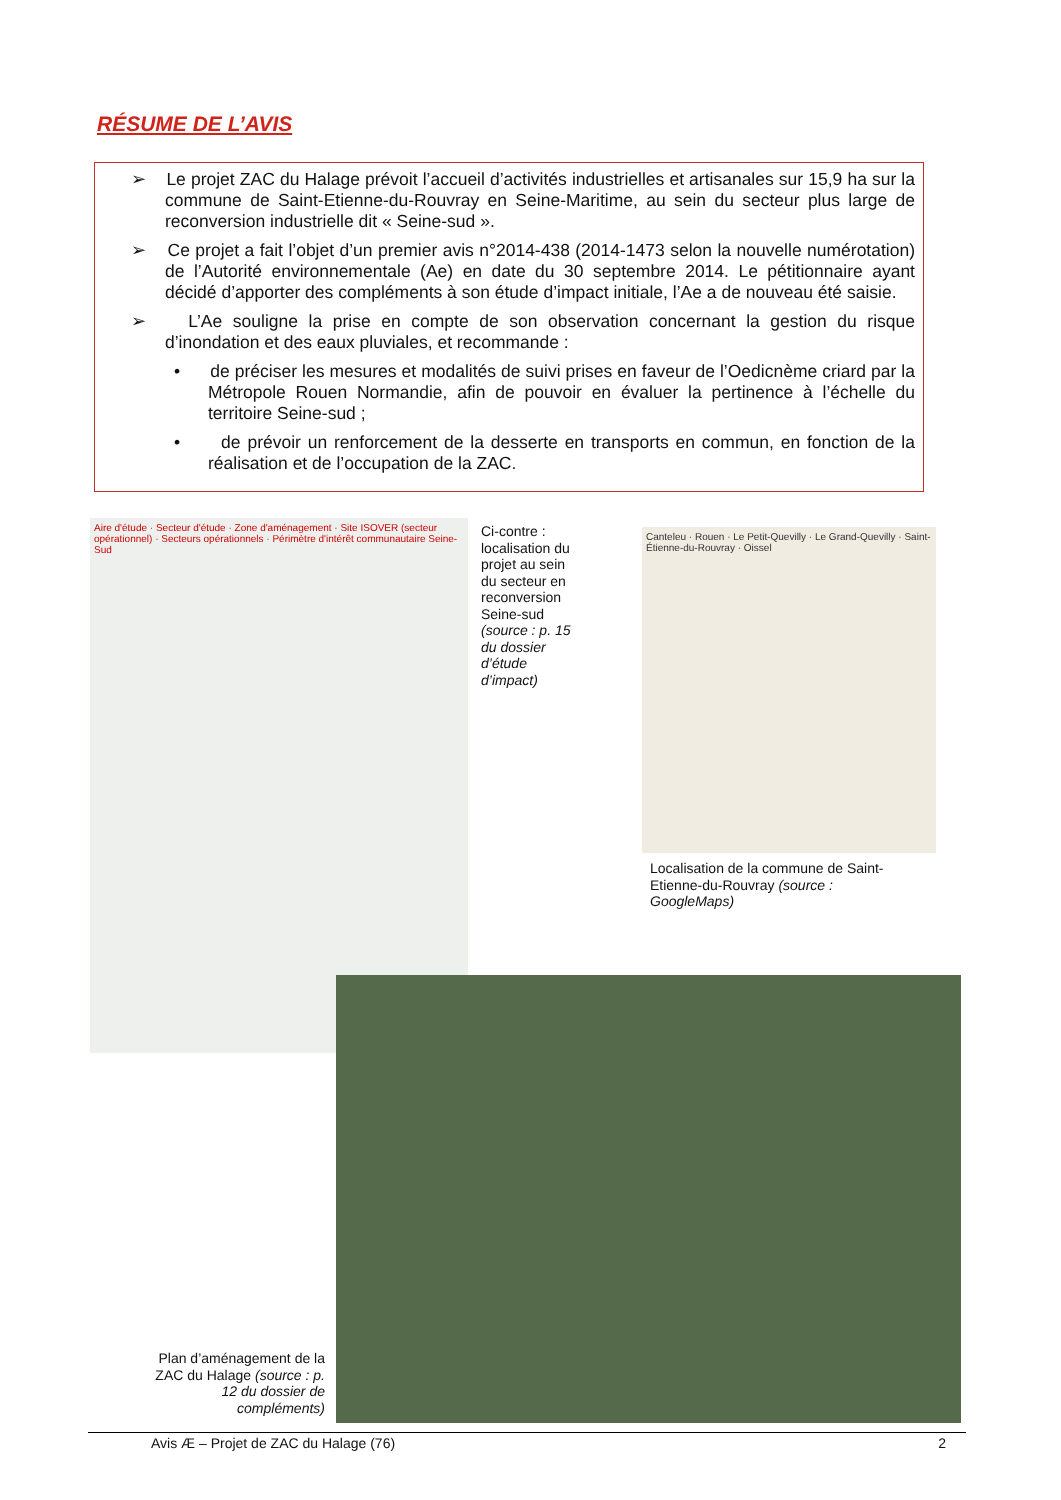RÉSUME DE L’AVIS
➢ Le projet ZAC du Halage prévoit l’accueil d’activités industrielles et artisanales sur 15,9 ha sur la commune de Saint-Etienne-du-Rouvray en Seine-Maritime, au sein du secteur plus large de reconversion industrielle dit « Seine-sud ».
➢ Ce projet a fait l’objet d’un premier avis n°2014-438 (2014-1473 selon la nouvelle numérotation) de l’Autorité environnementale (Ae) en date du 30 septembre 2014. Le pétitionnaire ayant décidé d’apporter des compléments à son étude d’impact initiale, l’Ae a de nouveau été saisie.
➢ L’Ae souligne la prise en compte de son observation concernant la gestion du risque d’inondation et des eaux pluviales, et recommande :
• de préciser les mesures et modalités de suivi prises en faveur de l’Oedicnème criard par la Métropole Rouen Normandie, afin de pouvoir en évaluer la pertinence à l’échelle du territoire Seine-sud ;
• de prévoir un renforcement de la desserte en transports en commun, en fonction de la réalisation et de l’occupation de la ZAC.
Aire d'étude · Secteur d'étude · Zone d'aménagement · Site ISOVER (secteur opérationnel) · Secteurs opérationnels · Périmètre d'intérêt communautaire Seine-Sud
Ci-contre : localisation du projet au sein du secteur en reconversion Seine-sud (source : p. 15 du dossier d’étude d’impact)
Canteleu · Rouen · Le Petit-Quevilly · Le Grand-Quevilly · Saint-Étienne-du-Rouvray · Oissel
Localisation de la commune de Saint-Etienne-du-Rouvray (source : GoogleMaps)
Plan d’aménagement de la ZAC du Halage (source : p. 12 du dossier de compléments)
Avis Æ – Projet de ZAC du Halage (76) 2